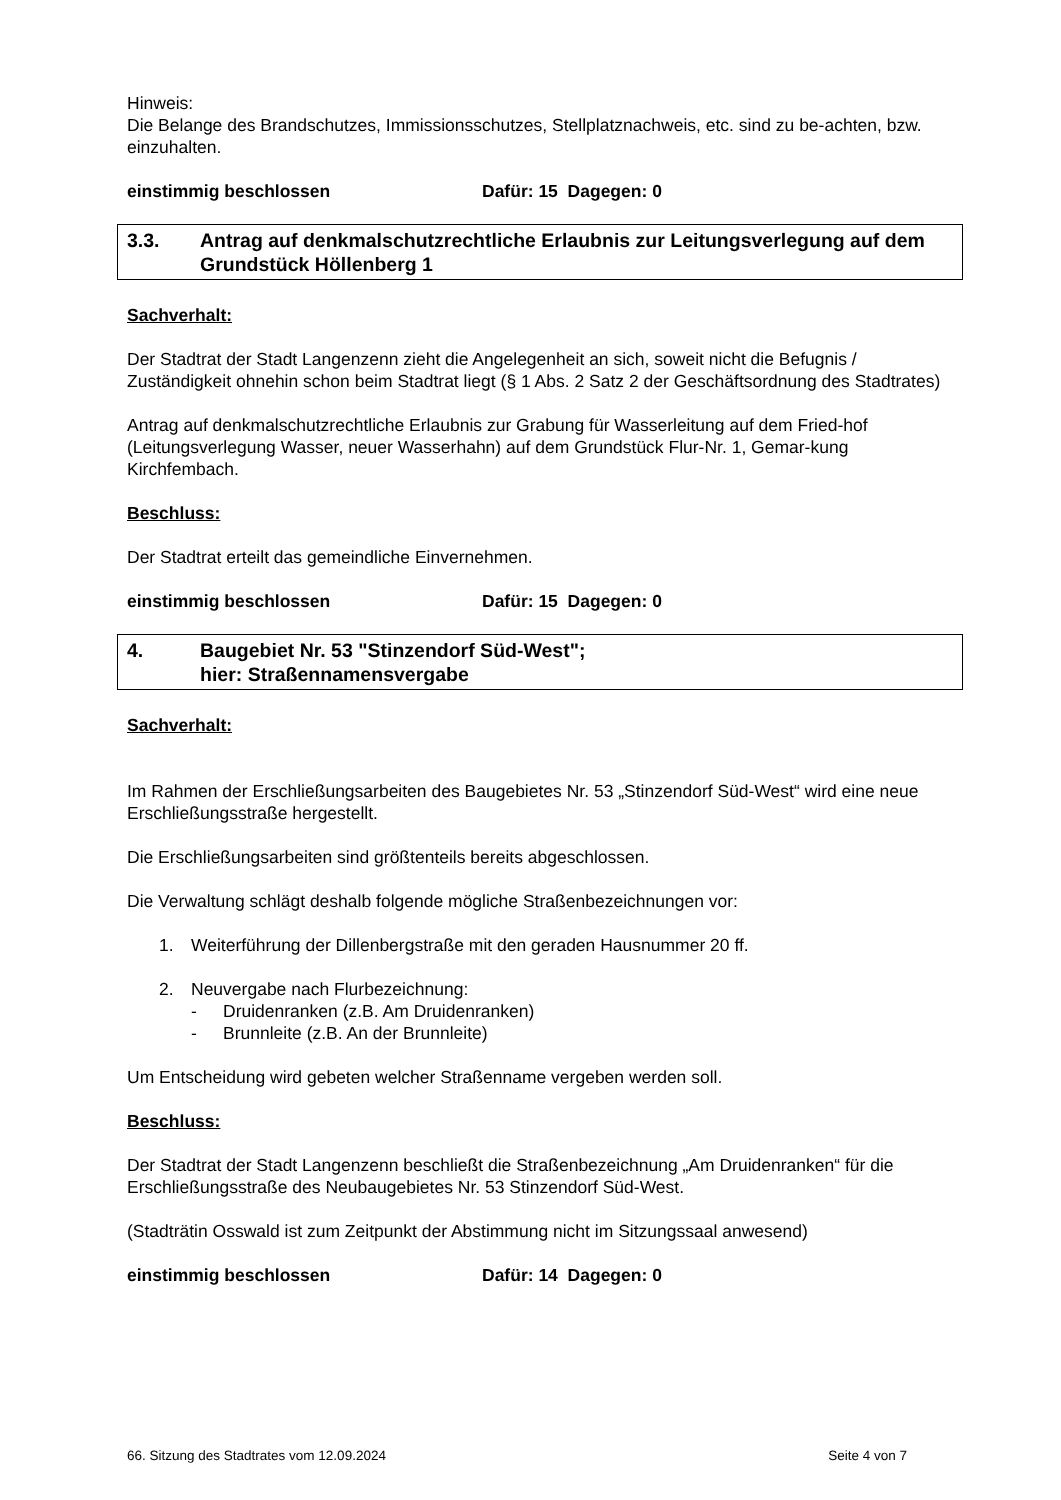Hinweis:
Die Belange des Brandschutzes, Immissionsschutzes, Stellplatznachweis, etc. sind zu be-achten, bzw. einzuhalten.
einstimmig beschlossen Dafür: 15 Dagegen: 0
3.3. Antrag auf denkmalschutzrechtliche Erlaubnis zur Leitungsverlegung auf dem Grundstück Höllenberg 1
Sachverhalt:
Der Stadtrat der Stadt Langenzenn zieht die Angelegenheit an sich, soweit nicht die Befugnis / Zuständigkeit ohnehin schon beim Stadtrat liegt (§ 1 Abs. 2 Satz 2 der Geschäftsordnung des Stadtrates)
Antrag auf denkmalschutzrechtliche Erlaubnis zur Grabung für Wasserleitung auf dem Fried-hof (Leitungsverlegung Wasser, neuer Wasserhahn) auf dem Grundstück Flur-Nr. 1, Gemar-kung Kirchfembach.
Beschluss:
Der Stadtrat erteilt das gemeindliche Einvernehmen.
einstimmig beschlossen Dafür: 15 Dagegen: 0
4. Baugebiet Nr. 53 "Stinzendorf Süd-West";
hier: Straßennamensvergabe
Sachverhalt:
Im Rahmen der Erschließungsarbeiten des Baugebietes Nr. 53 „Stinzendorf Süd-West“ wird eine neue Erschließungsstraße hergestellt.
Die Erschließungsarbeiten sind größtenteils bereits abgeschlossen.
Die Verwaltung schlägt deshalb folgende mögliche Straßenbezeichnungen vor:
1. Weiterführung der Dillenbergstraße mit den geraden Hausnummer 20 ff.
2. Neuvergabe nach Flurbezeichnung:
- Druidenranken (z.B. Am Druidenranken)
- Brunnleite (z.B. An der Brunnleite)
Um Entscheidung wird gebeten welcher Straßenname vergeben werden soll.
Beschluss:
Der Stadtrat der Stadt Langenzenn beschließt die Straßenbezeichnung „Am Druidenranken“ für die Erschließungsstraße des Neubaugebietes Nr. 53 Stinzendorf Süd-West.
(Stadträtin Osswald ist zum Zeitpunkt der Abstimmung nicht im Sitzungssaal anwesend)
einstimmig beschlossen Dafür: 14 Dagegen: 0
66. Sitzung des Stadtrates vom 12.09.2024 Seite 4 von 7